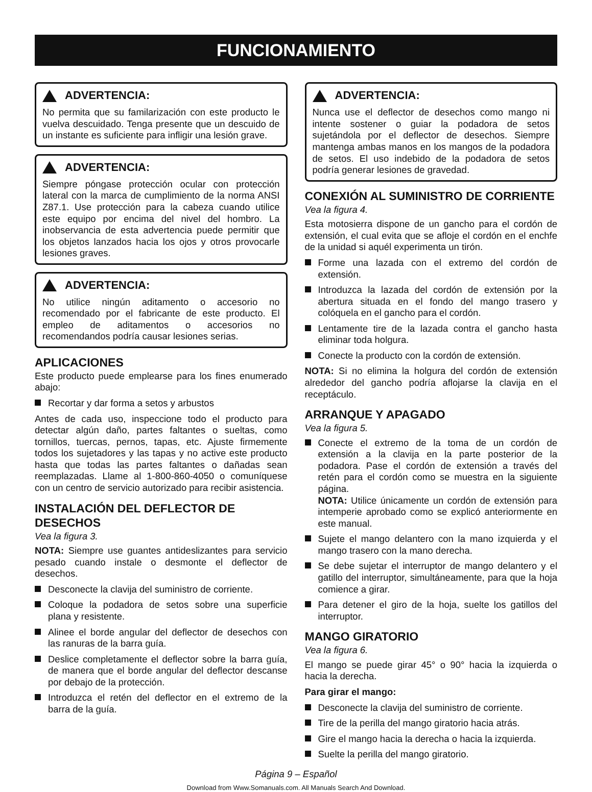FUNCIONAMIENTO
ADVERTENCIA:
No permita que su familarización con este producto le vuelva descuidado. Tenga presente que un descuido de un instante es suficiente para infligir una lesión grave.
ADVERTENCIA:
Siempre póngase protección ocular con protección lateral con la marca de cumplimiento de la norma ANSI Z87.1. Use protección para la cabeza cuando utilice este equipo por encima del nivel del hombro. La inobservancia de esta advertencia puede permitir que los objetos lanzados hacia los ojos y otros provocarle lesiones graves.
ADVERTENCIA:
No utilice ningún aditamento o accesorio no recomendado por el fabricante de este producto. El empleo de aditamentos o accesorios no recomendandos podría causar lesiones serias.
APLICACIONES
Este producto puede emplearse para los fines enumerado abajo:
Recortar y dar forma a setos y arbustos
Antes de cada uso, inspeccione todo el producto para detectar algún daño, partes faltantes o sueltas, como tornillos, tuercas, pernos, tapas, etc. Ajuste firmemente todos los sujetadores y las tapas y no active este producto hasta que todas las partes faltantes o dañadas sean reemplazadas. Llame al 1-800-860-4050 o comuníquese con un centro de servicio autorizado para recibir asistencia.
INSTALACIÓN DEL DEFLECTOR DE DESECHOS
Vea la figura 3.
NOTA: Siempre use guantes antideslizantes para servicio pesado cuando instale o desmonte el deflector de desechos.
Desconecte la clavija del suministro de corriente.
Coloque la podadora de setos sobre una superficie plana y resistente.
Alinee el borde angular del deflector de desechos con las ranuras de la barra guía.
Deslice completamente el deflector sobre la barra guía, de manera que el borde angular del deflector descanse por debajo de la protección.
Introduzca el retén del deflector en el extremo de la barra de la guía.
ADVERTENCIA:
Nunca use el deflector de desechos como mango ni intente sostener o guiar la podadora de setos sujetándola por el deflector de desechos. Siempre mantenga ambas manos en los mangos de la podadora de setos. El uso indebido de la podadora de setos podría generar lesiones de gravedad.
CONEXIÓN AL SUMINISTRO DE CORRIENTE
Vea la figura 4.
Esta motosierra dispone de un gancho para el cordón de extensión, el cual evita que se afloje el cordón en el enchfe de la unidad si aquél experimenta un tirón.
Forme una lazada con el extremo del cordón de extensión.
Introduzca la lazada del cordón de extensión por la abertura situada en el fondo del mango trasero y colóquela en el gancho para el cordón.
Lentamente tire de la lazada contra el gancho hasta eliminar toda holgura.
Conecte la producto con la cordón de extensión.
NOTA: Si no elimina la holgura del cordón de extensión alrededor del gancho podría aflojarse la clavija en el receptáculo.
ARRANQUE Y APAGADO
Vea la figura 5.
Conecte el extremo de la toma de un cordón de extensión a la clavija en la parte posterior de la podadora. Pase el cordón de extensión a través del retén para el cordón como se muestra en la siguiente página.
NOTA: Utilice únicamente un cordón de extensión para intemperie aprobado como se explicó anteriormente en este manual.
Sujete el mango delantero con la mano izquierda y el mango trasero con la mano derecha.
Se debe sujetar el interruptor de mango delantero y el gatillo del interruptor, simultáneamente, para que la hoja comience a girar.
Para detener el giro de la hoja, suelte los gatillos del interruptor.
MANGO GIRATORIO
Vea la figura 6.
El mango se puede girar 45° o 90° hacia la izquierda o hacia la derecha.
Para girar el mango:
Desconecte la clavija del suministro de corriente.
Tire de la perilla del mango giratorio hacia atrás.
Gire el mango hacia la derecha o hacia la izquierda.
Suelte la perilla del mango giratorio.
Página 9 – Español
Download from Www.Somanuals.com. All Manuals Search And Download.